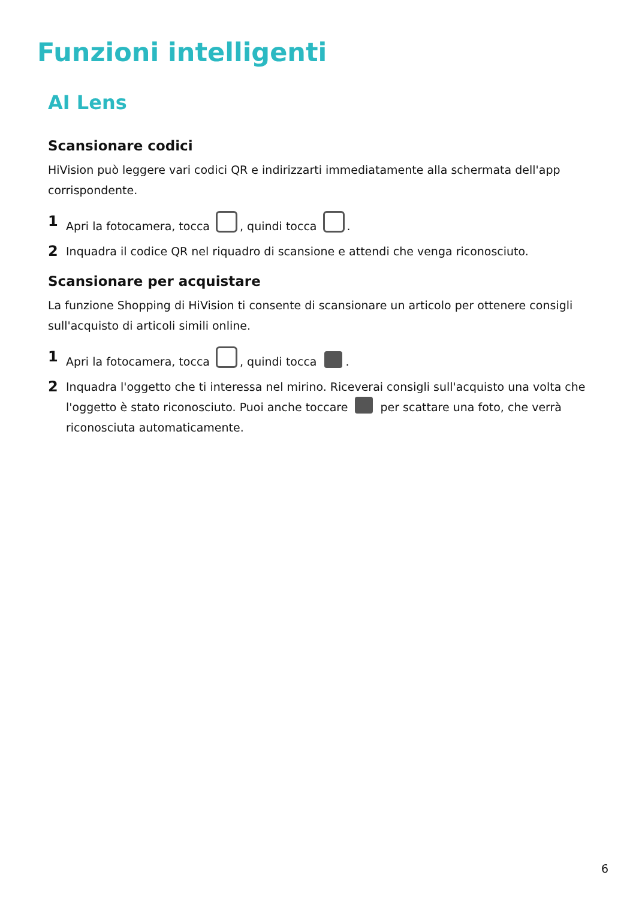Funzioni intelligenti
AI Lens
Scansionare codici
HiVision può leggere vari codici QR e indirizzarti immediatamente alla schermata dell'app corrispondente.
1 Apri la fotocamera, tocca , quindi tocca .
2 Inquadra il codice QR nel riquadro di scansione e attendi che venga riconosciuto.
Scansionare per acquistare
La funzione Shopping di HiVision ti consente di scansionare un articolo per ottenere consigli sull'acquisto di articoli simili online.
1 Apri la fotocamera, tocca , quindi tocca .
2 Inquadra l'oggetto che ti interessa nel mirino. Riceverai consigli sull'acquisto una volta che l'oggetto è stato riconosciuto. Puoi anche toccare per scattare una foto, che verrà riconosciuta automaticamente.
6